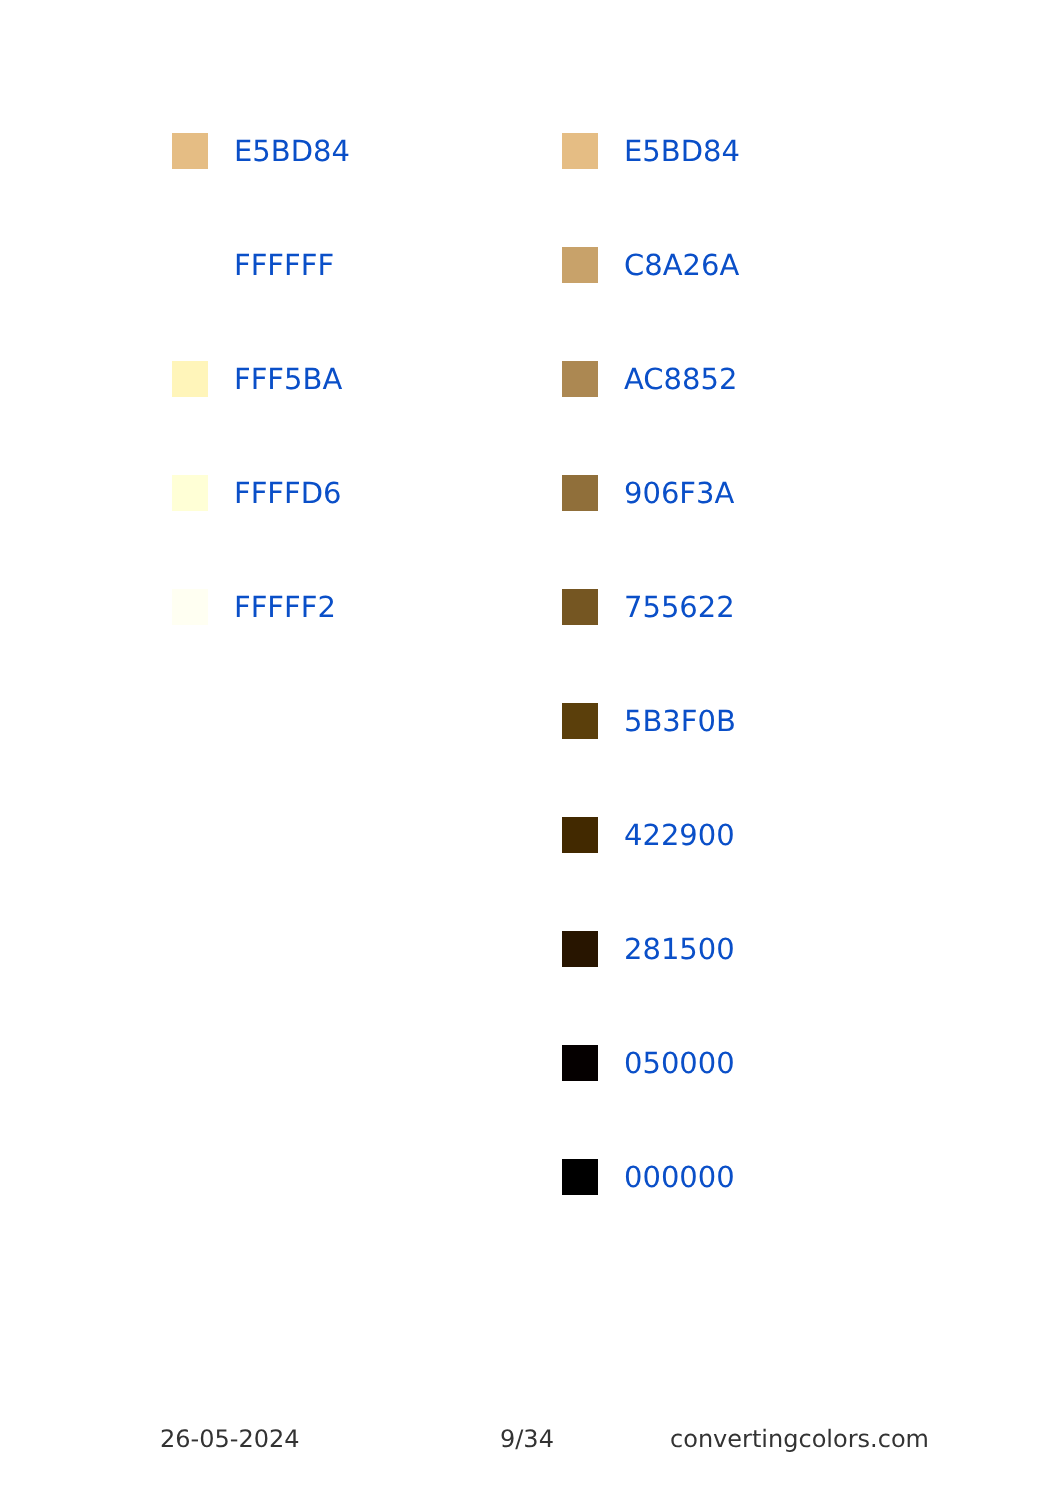E5BD84
FFFFFF
FFF5BA
FFFFD6
FFFFF2
E5BD84
C8A26A
AC8852
906F3A
755622
5B3F0B
422900
281500
050000
000000
26-05-2024 9/34 convertingcolors.com